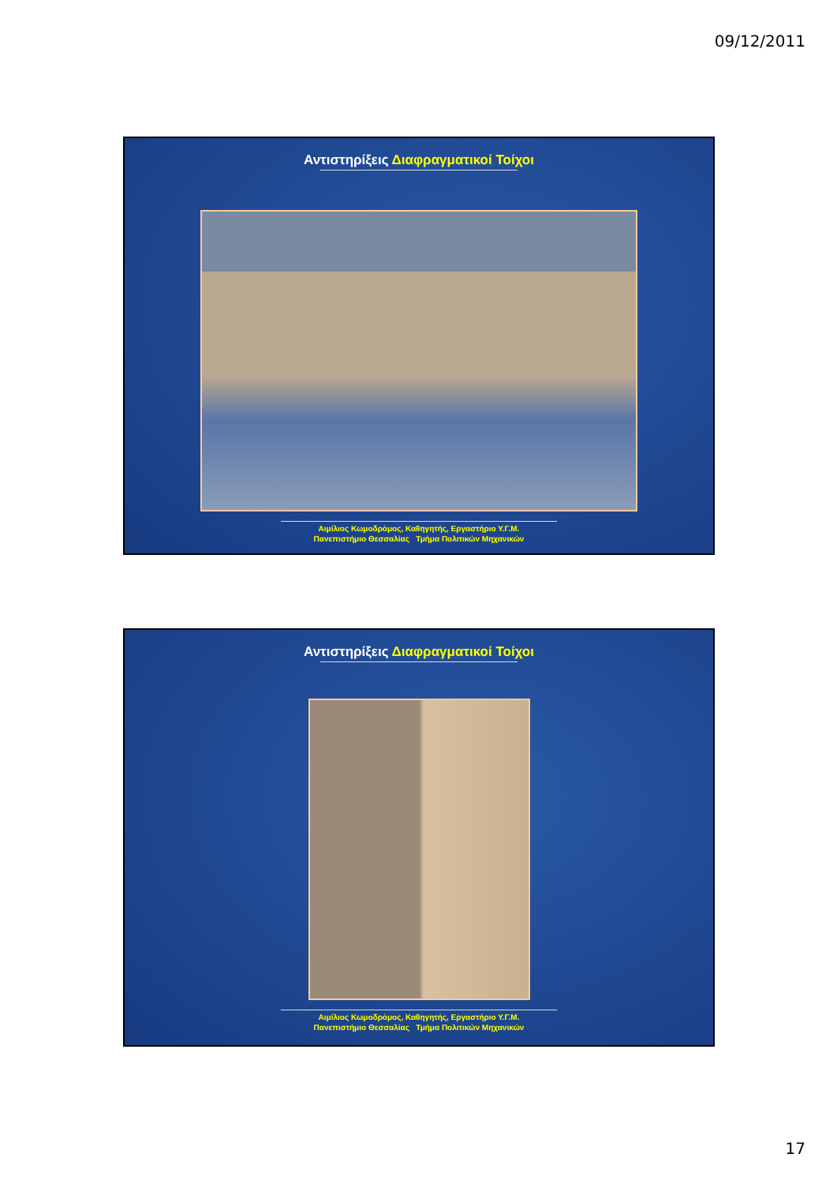09/12/2011
Αντιστηρίξεις Διαφραγματικοί Τοίχοι
Αιμίλιος Κωμοδρόμος, Καθηγητής, Εργαστήριο Υ.Γ.Μ.
Πανεπιστήμιο Θεσσαλίας Τμήμα Πολιτικών Μηχανικών
Αντιστηρίξεις Διαφραγματικοί Τοίχοι
Αιμίλιος Κωμοδρόμος, Καθηγητής, Εργαστήριο Υ.Γ.Μ.
Πανεπιστήμιο Θεσσαλίας Τμήμα Πολιτικών Μηχανικών
17